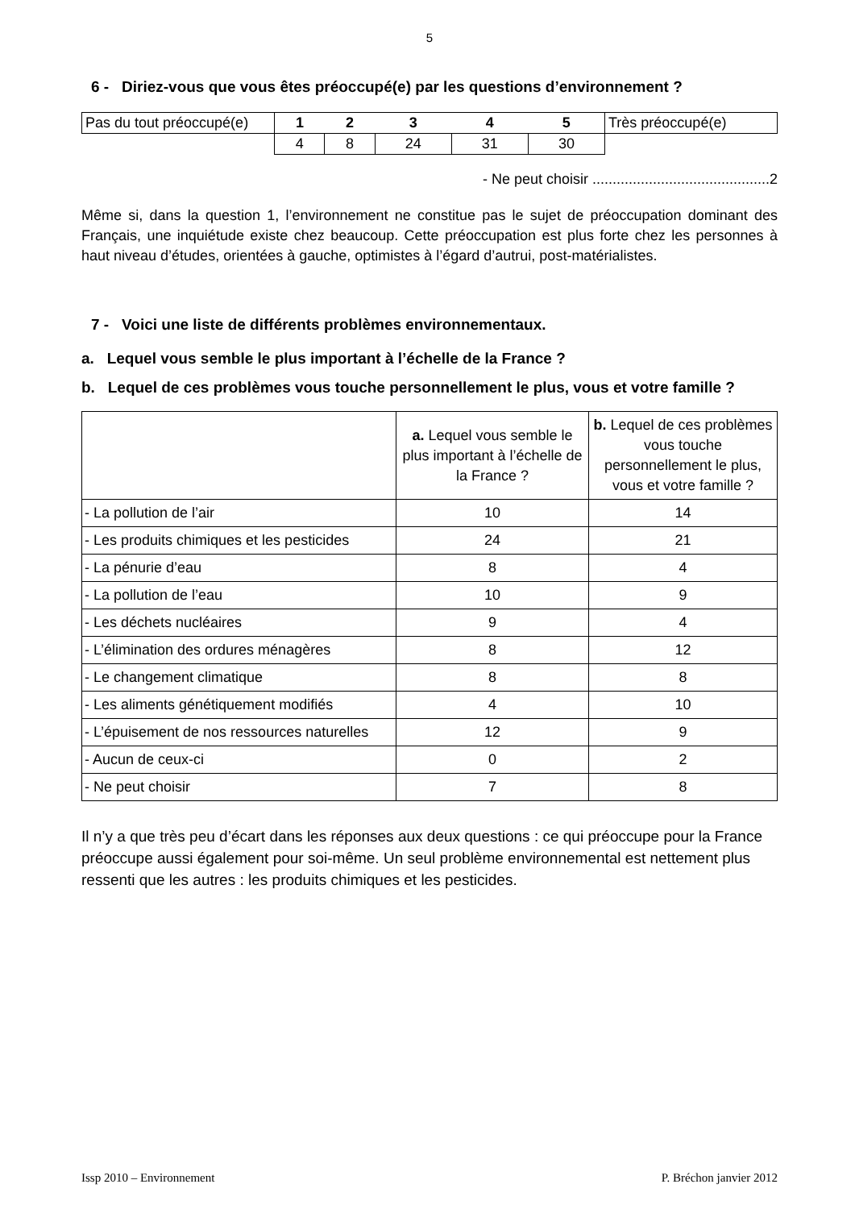5
6 - Diriez-vous que vous êtes préoccupé(e) par les questions d’environnement ?
| Pas du tout préoccupé(e) | 1 | 2 | 3 | 4 | 5 | Très préoccupé(e) |
| | 4 | 8 | 24 | 31 | 30 | |
- Ne peut choisir ............................................2
Même si, dans la question 1, l’environnement ne constitue pas le sujet de préoccupation dominant des Français, une inquiétude existe chez beaucoup. Cette préoccupation est plus forte chez les personnes à haut niveau d’études, orientées à gauche, optimistes à l’égard d’autrui, post-matérialistes.
7 - Voici une liste de différents problèmes environnementaux.
a. Lequel vous semble le plus important à l’échelle de la France ?
b. Lequel de ces problèmes vous touche personnellement le plus, vous et votre famille ?
| | a. Lequel vous semble le plus important à l’échelle de la France ? | b. Lequel de ces problèmes vous touche personnellement le plus, vous et votre famille ? |
| - La pollution de l’air | 10 | 14 |
| - Les produits chimiques et les pesticides | 24 | 21 |
| - La pénurie d’eau | 8 | 4 |
| - La pollution de l’eau | 10 | 9 |
| - Les déchets nucléaires | 9 | 4 |
| - L’élimination des ordures ménagères | 8 | 12 |
| - Le changement climatique | 8 | 8 |
| - Les aliments génétiquement modifiés | 4 | 10 |
| - L’épuisement de nos ressources naturelles | 12 | 9 |
| - Aucun de ceux-ci | 0 | 2 |
| - Ne peut choisir | 7 | 8 |
Il n’y a que très peu d’écart dans les réponses aux deux questions : ce qui préoccupe pour la France préoccupe aussi également pour soi-même. Un seul problème environnemental est nettement plus ressenti que les autres : les produits chimiques et les pesticides.
Issp 2010 – Environnement P. Bréchon janvier 2012